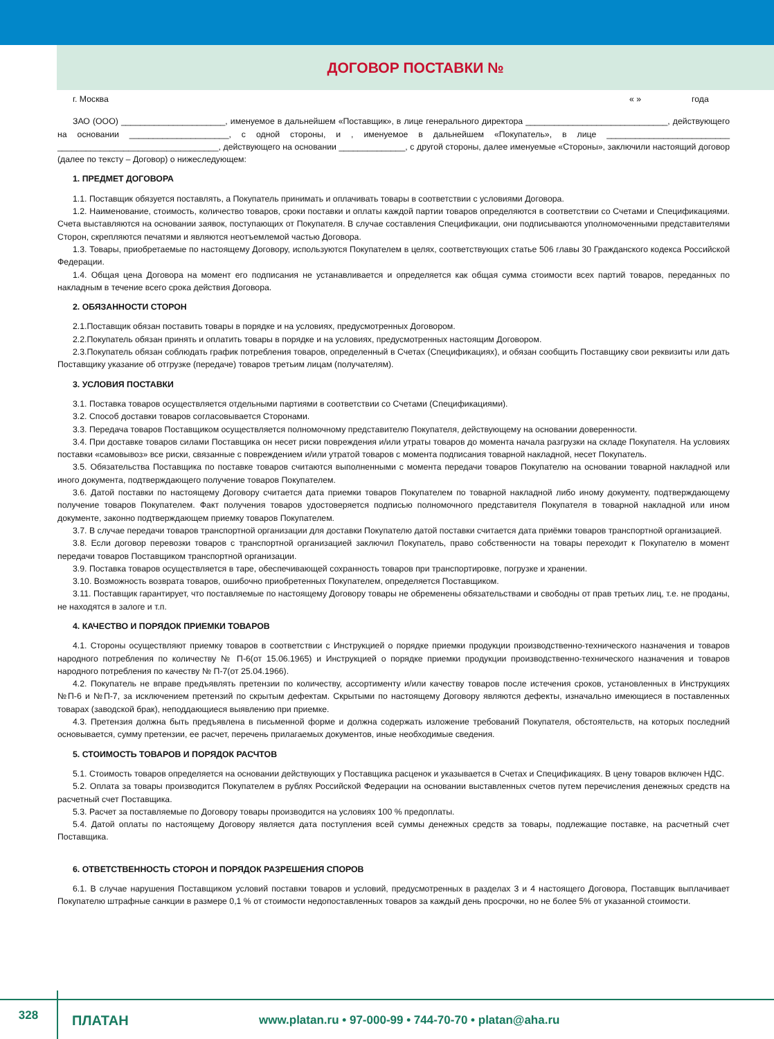ДОГОВОР ПОСТАВКИ №
г. Москва « » года
ЗАО (ООО) ______________________, именуемое в дальнейшем «Поставщик», в лице генерального директора ______________________________, действующего на основании _____________________, с одной стороны, и , именуемое в дальнейшем «Покупатель», в лице __________________________ __________________________________, действующего на основании ______________, с другой стороны, далее именуемые «Стороны», заключили настоящий договор (далее по тексту – Договор) о нижеследующем:
1. ПРЕДМЕТ ДОГОВОРА
1.1. Поставщик обязуется поставлять, а Покупатель принимать и оплачивать товары в соответствии с условиями Договора.
1.2. Наименование, стоимость, количество товаров, сроки поставки и оплаты каждой партии товаров определяются в соответствии со Счетами и Спецификациями. Счета выставляются на основании заявок, поступающих от Покупателя. В случае составления Спецификации, они подписываются уполномоченными представителями Сторон, скрепляются печатями и являются неотъемлемой частью Договора.
1.3. Товары, приобретаемые по настоящему Договору, используются Покупателем в целях, соответствующих статье 506 главы 30 Гражданского кодекса Российской Федерации.
1.4. Общая цена Договора на момент его подписания не устанавливается и определяется как общая сумма стоимости всех партий товаров, переданных по накладным в течение всего срока действия Договора.
2. ОБЯЗАННОСТИ СТОРОН
2.1.Поставщик обязан поставить товары в порядке и на условиях, предусмотренных Договором.
2.2.Покупатель обязан принять и оплатить товары в порядке и на условиях, предусмотренных настоящим Договором.
2.3.Покупатель обязан соблюдать график потребления товаров, определенный в Счетах (Спецификациях), и обязан сообщить Поставщику свои реквизиты или дать Поставщику указание об отгрузке (передаче) товаров третьим лицам (получателям).
3. УСЛОВИЯ ПОСТАВКИ
3.1. Поставка товаров осуществляется отдельными партиями в соответствии со Счетами (Спецификациями).
3.2. Способ доставки товаров согласовывается Сторонами.
3.3. Передача товаров Поставщиком осуществляется полномочному представителю Покупателя, действующему на основании доверенности.
3.4. При доставке товаров силами Поставщика он несет риски повреждения и/или утраты товаров до момента начала разгрузки на складе Покупателя. На условиях поставки «самовывоз» все риски, связанные с повреждением и/или утратой товаров с момента подписания товарной накладной, несет Покупатель.
3.5. Обязательства Поставщика по поставке товаров считаются выполненными с момента передачи товаров Покупателю на основании товарной накладной или иного документа, подтверждающего получение товаров Покупателем.
3.6. Датой поставки по настоящему Договору считается дата приемки товаров Покупателем по товарной накладной либо иному документу, подтверждающему получение товаров Покупателем. Факт получения товаров удостоверяется подписью полномочного представителя Покупателя в товарной накладной или ином документе, законно подтверждающем приемку товаров Покупателем.
3.7. В случае передачи товаров транспортной организации для доставки Покупателю датой поставки считается дата приёмки товаров транспортной организацией.
3.8. Если договор перевозки товаров с транспортной организацией заключил Покупатель, право собственности на товары переходит к Покупателю в момент передачи товаров Поставщиком транспортной организации.
3.9. Поставка товаров осуществляется в таре, обеспечивающей сохранность товаров при транспортировке, погрузке и хранении.
3.10. Возможность возврата товаров, ошибочно приобретенных Покупателем, определяется Поставщиком.
3.11. Поставщик гарантирует, что поставляемые по настоящему Договору товары не обременены обязательствами и свободны от прав третьих лиц, т.е. не проданы, не находятся в залоге и т.п.
4. КАЧЕСТВО И ПОРЯДОК ПРИЕМКИ ТОВАРОВ
4.1. Стороны осуществляют приемку товаров в соответствии с Инструкцией о порядке приемки продукции производственно-технического назначения и товаров народного потребления по количеству № П-6(от 15.06.1965) и Инструкцией о порядке приемки продукции производственно-технического назначения и товаров народного потребления по качеству № П-7(от 25.04.1966).
4.2. Покупатель не вправе предъявлять претензии по количеству, ассортименту и/или качеству товаров после истечения сроков, установленных в Инструкциях №П-6 и №П-7, за исключением претензий по скрытым дефектам. Скрытыми по настоящему Договору являются дефекты, изначально имеющиеся в поставленных товарах (заводской брак), неподдающиеся выявлению при приемке.
4.3. Претензия должна быть предъявлена в письменной форме и должна содержать изложение требований Покупателя, обстоятельств, на которых последний основывается, сумму претензии, ее расчет, перечень прилагаемых документов, иные необходимые сведения.
5. СТОИМОСТЬ ТОВАРОВ И ПОРЯДОК РАСЧТОВ
5.1. Стоимость товаров определяется на основании действующих у Поставщика расценок и указывается в Счетах и Спецификациях. В цену товаров включен НДС.
5.2. Оплата за товары производится Покупателем в рублях Российской Федерации на основании выставленных счетов путем перечисления денежных средств на расчетный счет Поставщика.
5.3. Расчет за поставляемые по Договору товары производится на условиях 100 % предоплаты.
5.4. Датой оплаты по настоящему Договору является дата поступления всей суммы денежных средств за товары, подлежащие поставке, на расчетный счет Поставщика.
6. ОТВЕТСТВЕННОСТЬ СТОРОН И ПОРЯДОК РАЗРЕШЕНИЯ СПОРОВ
6.1. В случае нарушения Поставщиком условий поставки товаров и условий, предусмотренных в разделах 3 и 4 настоящего Договора, Поставщик выплачивает Покупателю штрафные санкции в размере 0,1 % от стоимости недопоставленных товаров за каждый день просрочки, но не более 5% от указанной стоимости.
328
ПЛАТАН
www.platan.ru • 97-000-99 • 744-70-70 • platan@aha.ru